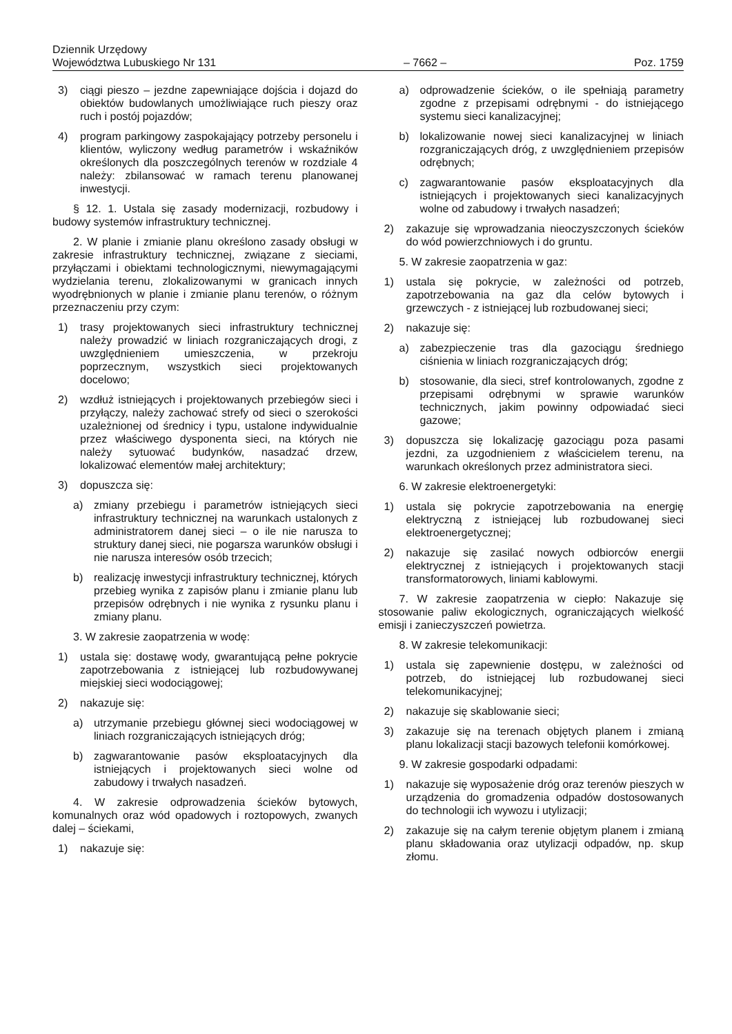Dziennik Urzędowy
Województwa Lubuskiego Nr 131 – 7662 – Poz. 1759
3) ciągi pieszo – jezdne zapewniające dojścia i dojazd do obiektów budowlanych umożliwiające ruch pieszy oraz ruch i postój pojazdów;
4) program parkingowy zaspokajający potrzeby personelu i klientów, wyliczony według parametrów i wskaźników określonych dla poszczególnych terenów w rozdziale 4 należy: zbilansować w ramach terenu planowanej inwestycji.
§ 12. 1. Ustala się zasady modernizacji, rozbudowy i budowy systemów infrastruktury technicznej.
2. W planie i zmianie planu określono zasady obsługi w zakresie infrastruktury technicznej, związane z sieciami, przyłączami i obiektami technologicznymi, niewymagającymi wydzielania terenu, zlokalizowanymi w granicach innych wyodrębnionych w planie i zmianie planu terenów, o różnym przeznaczeniu przy czym:
1) trasy projektowanych sieci infrastruktury technicznej należy prowadzić w liniach rozgraniczających drogi, z uwzględnieniem umieszczenia, w przekroju poprzecznym, wszystkich sieci projektowanych docelowo;
2) wzdłuż istniejących i projektowanych przebiegów sieci i przyłączy, należy zachować strefy od sieci o szerokości uzależnionej od średnicy i typu, ustalone indywidualnie przez właściwego dysponenta sieci, na których nie należy sytuować budynków, nasadzać drzew, lokalizować elementów małej architektury;
3) dopuszcza się:
a) zmiany przebiegu i parametrów istniejących sieci infrastruktury technicznej na warunkach ustalonych z administratorem danej sieci – o ile nie narusza to struktury danej sieci, nie pogarsza warunków obsługi i nie narusza interesów osób trzecich;
b) realizację inwestycji infrastruktury technicznej, których przebieg wynika z zapisów planu i zmianie planu lub przepisów odrębnych i nie wynika z rysunku planu i zmiany planu.
3. W zakresie zaopatrzenia w wodę:
1) ustala się: dostawę wody, gwarantującą pełne pokrycie zapotrzebowania z istniejącej lub rozbudowywanej miejskiej sieci wodociągowej;
2) nakazuje się:
a) utrzymanie przebiegu głównej sieci wodociągowej w liniach rozgraniczających istniejących dróg;
b) zagwarantowanie pasów eksploatacyjnych dla istniejących i projektowanych sieci wolne od zabudowy i trwałych nasadzeń.
4. W zakresie odprowadzenia ścieków bytowych, komunalnych oraz wód opadowych i roztopowych, zwanych dalej – ściekami,
1) nakazuje się:
a) odprowadzenie ścieków, o ile spełniają parametry zgodne z przepisami odrębnymi - do istniejącego systemu sieci kanalizacyjnej;
b) lokalizowanie nowej sieci kanalizacyjnej w liniach rozgraniczających dróg, z uwzględnieniem przepisów odrębnych;
c) zagwarantowanie pasów eksploatacyjnych dla istniejących i projektowanych sieci kanalizacyjnych wolne od zabudowy i trwałych nasadzeń;
2) zakazuje się wprowadzania nieoczyszczonych ścieków do wód powierzchniowych i do gruntu.
5. W zakresie zaopatrzenia w gaz:
1) ustala się pokrycie, w zależności od potrzeb, zapotrzebowania na gaz dla celów bytowych i grzewczych - z istniejącej lub rozbudowanej sieci;
2) nakazuje się:
a) zabezpieczenie tras dla gazociągu średniego ciśnienia w liniach rozgraniczających dróg;
b) stosowanie, dla sieci, stref kontrolowanych, zgodne z przepisami odrębnymi w sprawie warunków technicznych, jakim powinny odpowiadać sieci gazowe;
3) dopuszcza się lokalizację gazociągu poza pasami jezdni, za uzgodnieniem z właścicielem terenu, na warunkach określonych przez administratora sieci.
6. W zakresie elektroenergetyki:
1) ustala się pokrycie zapotrzebowania na energię elektryczną z istniejącej lub rozbudowanej sieci elektroenergetycznej;
2) nakazuje się zasilać nowych odbiorców energii elektrycznej z istniejących i projektowanych stacji transformatorowych, liniami kablowymi.
7. W zakresie zaopatrzenia w ciepło: Nakazuje się stosowanie paliw ekologicznych, ograniczających wielkość emisji i zanieczyszczeń powietrza.
8. W zakresie telekomunikacji:
1) ustala się zapewnienie dostępu, w zależności od potrzeb, do istniejącej lub rozbudowanej sieci telekomunikacyjnej;
2) nakazuje się skablowanie sieci;
3) zakazuje się na terenach objętych planem i zmianą planu lokalizacji stacji bazowych telefonii komórkowej.
9. W zakresie gospodarki odpadami:
1) nakazuje się wyposażenie dróg oraz terenów pieszych w urządzenia do gromadzenia odpadów dostosowanych do technologii ich wywozu i utylizacji;
2) zakazuje się na całym terenie objętym planem i zmianą planu składowania oraz utylizacji odpadów, np. skup złomu.